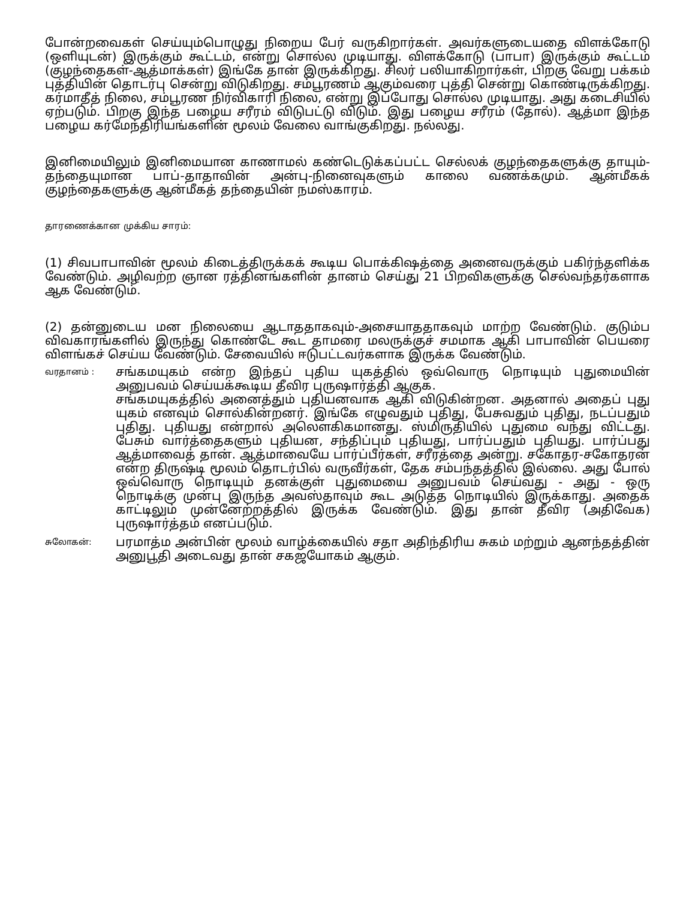போன்றவைகள் செய்யும்பொழுது நிறைய பேர் வருகிறார்கள். அவர்களுடையதை விளக்கோடு (ஒளியுடன்) இருக்கும் கூட்டம், என்று சொல்ல முடியாது. விளக்கோடு (பாபா) இருக்கும் கூட்டம் (குழந்தைகள்-ஆத்மாக்கள்) இங்கே தான் இருக்கிறது. சிலர் பலியாகிறார்கள், பிறகு வேறு பக்கம் புத்தியின் தொடர்பு சென்று விடுகிறது. சம்பூரணம் ஆகும்வரை புத்தி சென்று கொண்டிருக்கிறது. கர்மாதீத் நிலை, சம்பூரண நிர்விகாரி நிலை, என்று இப்போது சொல்ல முடியாது. அது கடைசியில் ஏற்படும். பிறகு இந்த பழைய சரீரம் விடுபட்டு விடும். இது பழைய சரீரம் (தோல்). ஆத்மா இந்த பழைய கர்மேந்திரியங்களின் மூலம் வேலை வாங்குகிறது. நல்லது.
இனிமையிலும் இனிமையான காணாமல் கண்டெடுக்கப்பட்ட செல்லக் குழந்தைகளுக்கு தாயும்-தந்தையுமான பாப்-தாதாவின் அன்பு-நினைவுகளும் காலை வணக்கமும். ஆன்மீகக் குழந்தைகளுக்கு ஆன்மீகத் தந்தையின் நமஸ்காரம்.
தாரணைக்கான முக்கிய சாரம்:
(1) சிவபாபாவின் மூலம் கிடைத்திருக்கக் கூடிய பொக்கிஷத்தை அனைவருக்கும் பகிர்ந்தளிக்க வேண்டும். அழிவற்ற ஞான ரத்தினங்களின் தானம் செய்து 21 பிறவிகளுக்கு செல்வந்தர்களாக ஆக வேண்டும்.
(2) தன்னுடைய மன நிலையை ஆடாததாகவும்-அசையாததாகவும் மாற்ற வேண்டும். குடும்ப விவகாரங்களில் இருந்து கொண்டே கூட தாமரை மலருக்குச் சமமாக ஆகி பாபாவின் பெயரை விளங்கச் செய்ய வேண்டும். சேவையில் ஈடுபட்டவர்களாக இருக்க வேண்டும்.
| வரதானம் : | சங்கமயுகம் என்ற இந்தப் புதிய யுகத்தில் ஒவ்வொரு நொடியும் புதுமையின் அனுபவம் செய்யக்கூடிய தீவிர புருஷார்த்தி ஆகுக. சங்கமயுகத்தில் அனைத்தும் புதியனவாக ஆகி விடுகின்றன. அதனால் அதைப் புது யுகம் எனவும் சொல்கின்றனர். இங்கே எழுவதும் புதிது, பேசுவதும் புதிது, நடப்பதும் புதிது. புதியது என்றால் அலௌகிகமானது. ஸ்மிருதியில் புதுமை வந்து விட்டது. பேசும் வார்த்தைகளும் புதியன, சந்திப்பும் புதியது, பார்ப்பதும் புதியது. பார்ப்பது ஆத்மாவைத் தான். ஆத்மாவையே பார்ப்பீர்கள், சரீரத்தை அன்று. சகோதர-சகோதரன் என்ற திருஷ்டி மூலம் தொடர்பில் வருவீர்கள், தேக சம்பந்தத்தில் இல்லை. அது போல் ஒவ்வொரு நொடியும் தனக்குள் புதுமையை அனுபவம் செய்வது - அது - ஒரு நொடிக்கு முன்பு இருந்த அவஸ்தாவும் கூட அடுத்த நொடியில் இருக்காது. அதைக் காட்டிலும் முன்னேற்றத்தில் இருக்க வேண்டும். இது தான் தீவிர (அதிவேக) புருஷார்த்தம் எனப்படும். |
| சுலோகன்: | பரமாத்ம அன்பின் மூலம் வாழ்க்கையில் சதா அதிந்திரிய சுகம் மற்றும் ஆனந்தத்தின் அனுபூதி அடைவது தான் சகஜயோகம் ஆகும். |